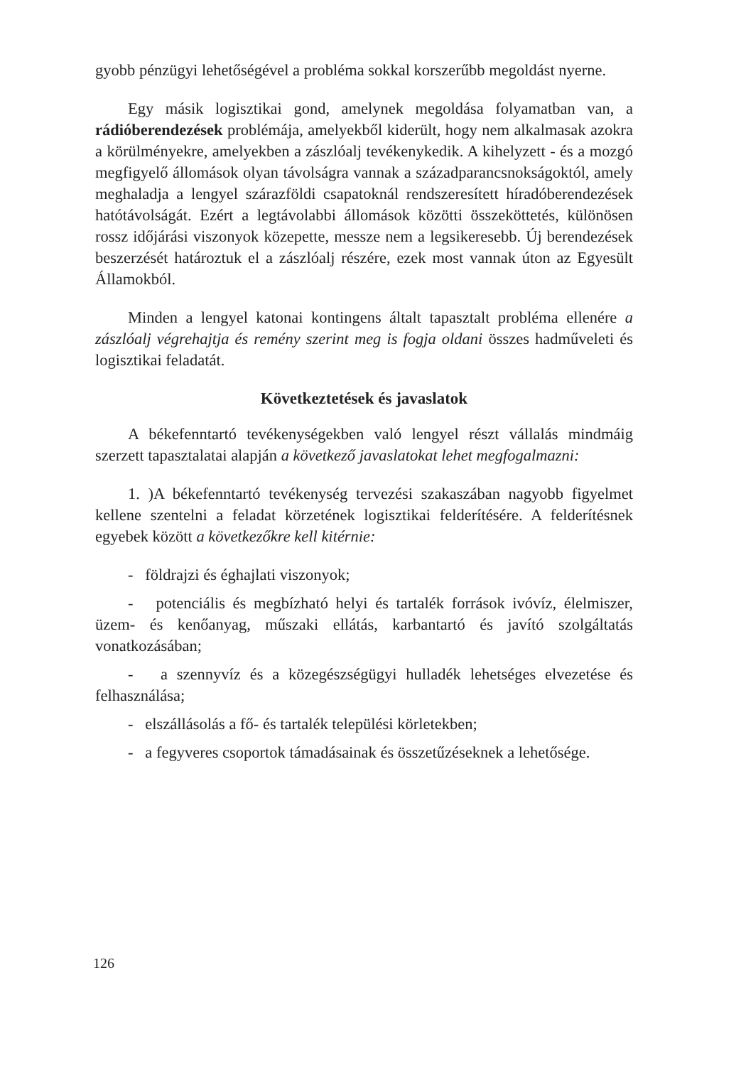gyobb pénzügyi lehetőségével a probléma sokkal korszerűbb megoldást nyerne.
Egy másik logisztikai gond, amelynek megoldása folyamatban van, a rádióberendezések problémája, amelyekből kiderült, hogy nem alkalmasak azokra a körülményekre, amelyekben a zászlóalj tevékenykedik. A kihelyzett - és a mozgó megfigyelő állomások olyan távolságra vannak a századparancsnokságoktól, amely meghaladja a lengyel szárazföldi csapatoknál rendszeresített híradóberendezések hatótávolságát. Ezért a legtávolabbi állomások közötti összeköttetés, különösen rossz időjárási viszonyok közepette, messze nem a legsikeresebb. Új berendezések beszerzését határoztuk el a zászlóalj részére, ezek most vannak úton az Egyesült Államokból.
Minden a lengyel katonai kontingens általt tapasztalt probléma ellenére a zászlóalj végrehajtja és remény szerint meg is fogja oldani összes hadműveleti és logisztikai feladatát.
Következtetések és javaslatok
A békefenntartó tevékenységekben való lengyel részt vállalás mindmáig szerzett tapasztalatai alapján a következő javaslatokat lehet megfogalmazni:
1. )A békefenntartó tevékenység tervezési szakaszában nagyobb figyelmet kellene szentelni a feladat körzetének logisztikai felderítésére. A felderítésnek egyebek között a következőkre kell kitérnie:
- földrajzi és éghajlati viszonyok;
- potenciális és megbízható helyi és tartalék források ivóvíz, élelmiszer, üzem- és kenőanyag, műszaki ellátás, karbantartó és javító szolgáltatás vonatkozásában;
- a szennyvíz és a közegészségügyi hulladék lehetséges elvezetése és felhasználása;
- elszállásolás a fő- és tartalék települési körletekben;
- a fegyveres csoportok támadásainak és összetűzéseknek a lehetősége.
126